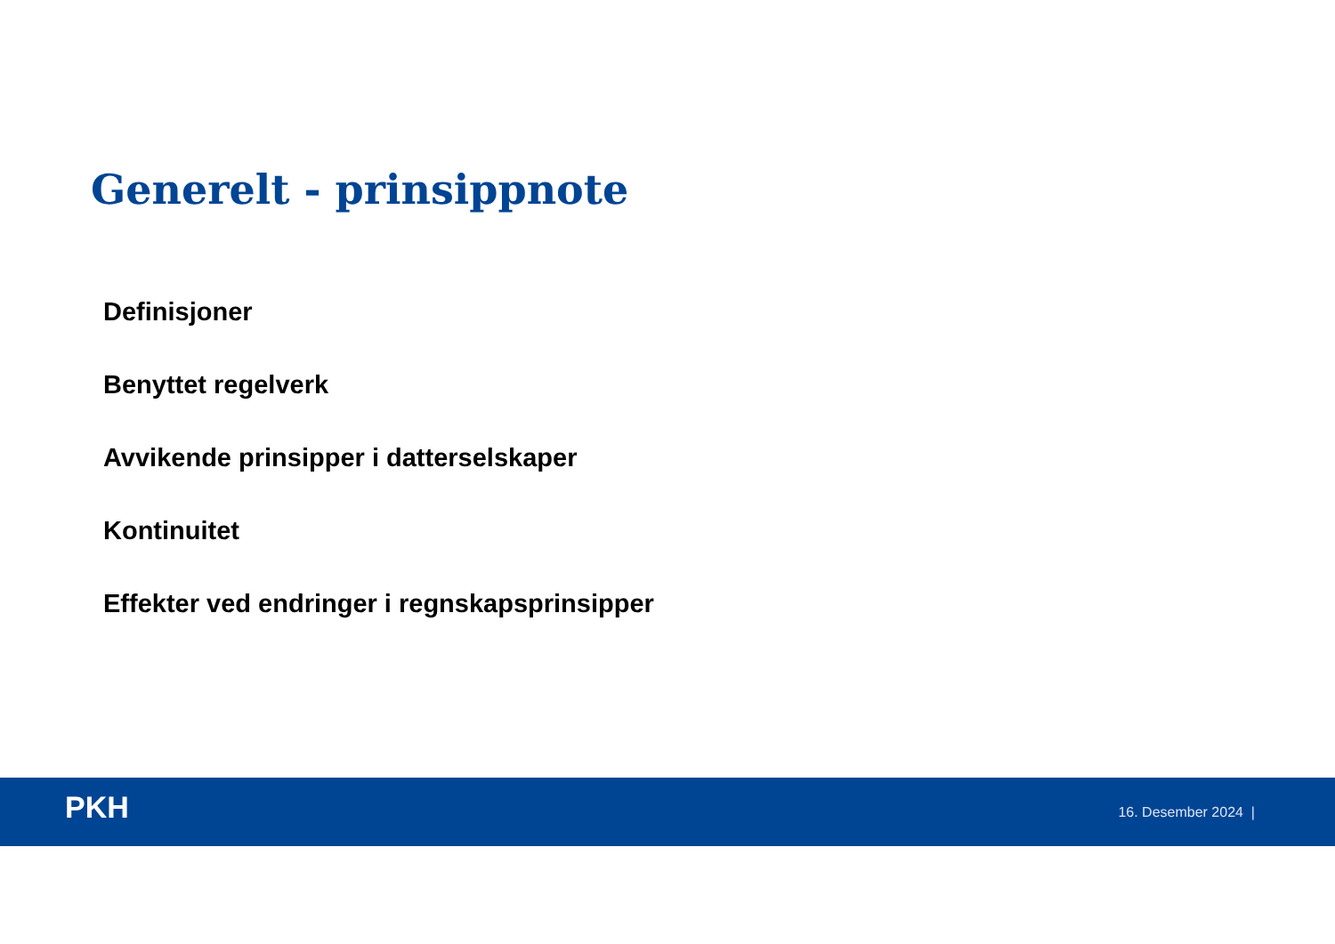Generelt - prinsippnote
Definisjoner
Benyttet regelverk
Avvikende prinsipper i datterselskaper
Kontinuitet
Effekter ved endringer i regnskapsprinsipper
PKH 16. Desember 2024 |